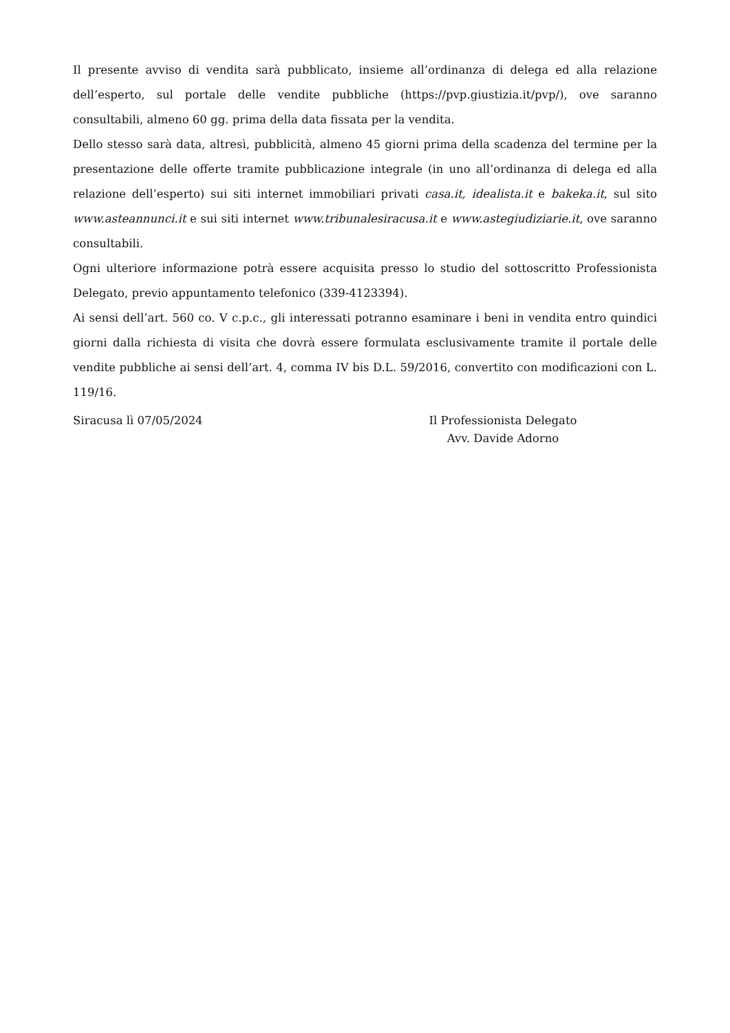Il presente avviso di vendita sarà pubblicato, insieme all’ordinanza di delega ed alla relazione dell’esperto, sul portale delle vendite pubbliche (https://pvp.giustizia.it/pvp/), ove saranno consultabili, almeno 60 gg. prima della data fissata per la vendita.
Dello stesso sarà data, altresì, pubblicità, almeno 45 giorni prima della scadenza del termine per la presentazione delle offerte tramite pubblicazione integrale (in uno all’ordinanza di delega ed alla relazione dell’esperto) sui siti internet immobiliari privati casa.it, idealista.it e bakeka.it, sul sito www.asteannunci.it e sui siti internet www.tribunalesiracusa.it e www.astegiudiziarie.it, ove saranno consultabili.
Ogni ulteriore informazione potrà essere acquisita presso lo studio del sottoscritto Professionista Delegato, previo appuntamento telefonico (339-4123394).
Ai sensi dell’art. 560 co. V c.p.c., gli interessati potranno esaminare i beni in vendita entro quindici giorni dalla richiesta di visita che dovrà essere formulata esclusivamente tramite il portale delle vendite pubbliche ai sensi dell’art. 4, comma IV bis D.L. 59/2016, convertito con modificazioni con L. 119/16.
Siracusa lì 07/05/2024 Il Professionista Delegato
Avv. Davide Adorno